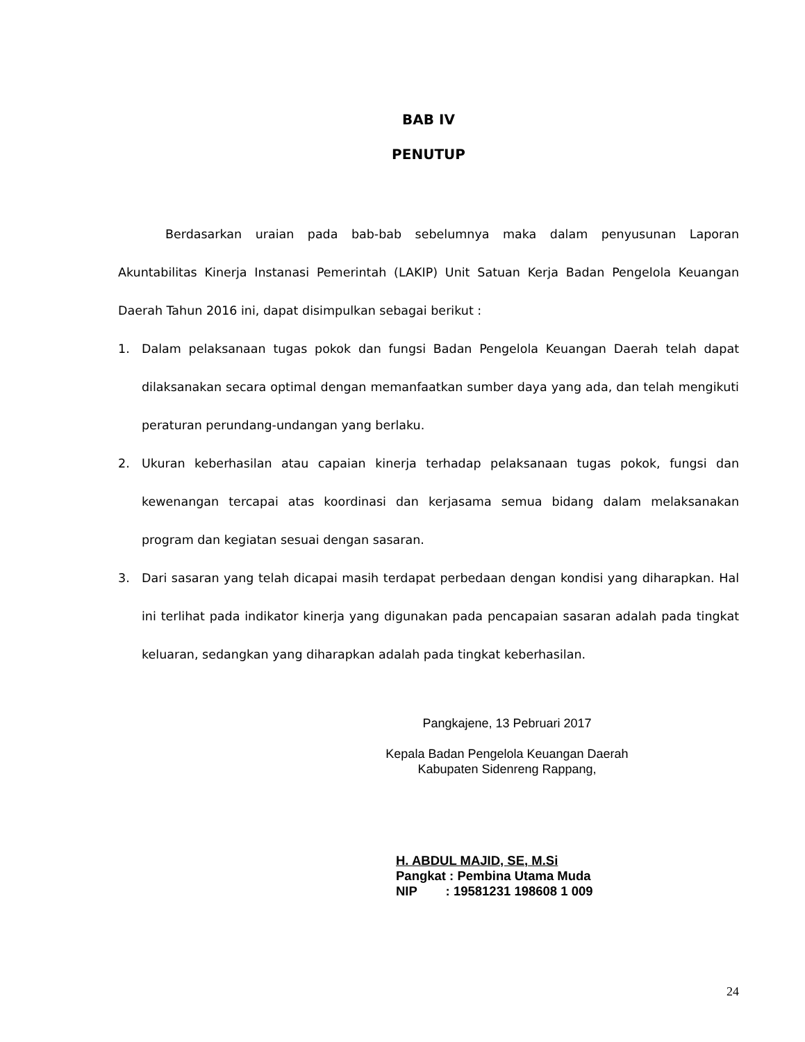BAB IV
PENUTUP
Berdasarkan uraian pada bab-bab sebelumnya maka dalam penyusunan Laporan Akuntabilitas Kinerja Instanasi Pemerintah (LAKIP) Unit Satuan Kerja Badan Pengelola Keuangan Daerah Tahun 2016 ini, dapat disimpulkan sebagai berikut :
1. Dalam pelaksanaan tugas pokok dan fungsi Badan Pengelola Keuangan Daerah telah dapat dilaksanakan secara optimal dengan memanfaatkan sumber daya yang ada, dan telah mengikuti peraturan perundang-undangan yang berlaku.
2. Ukuran keberhasilan atau capaian kinerja terhadap pelaksanaan tugas pokok, fungsi dan kewenangan tercapai atas koordinasi dan kerjasama semua bidang dalam melaksanakan program dan kegiatan sesuai dengan sasaran.
3. Dari sasaran yang telah dicapai masih terdapat perbedaan dengan kondisi yang diharapkan. Hal ini terlihat pada indikator kinerja yang digunakan pada pencapaian sasaran adalah pada tingkat keluaran, sedangkan yang diharapkan adalah pada tingkat keberhasilan.
Pangkajene, 13 Pebruari 2017
Kepala Badan Pengelola Keuangan Daerah
Kabupaten Sidenreng Rappang,
H. ABDUL MAJID, SE, M.Si
Pangkat : Pembina Utama Muda
NIP : 19581231 198608 1 009
24